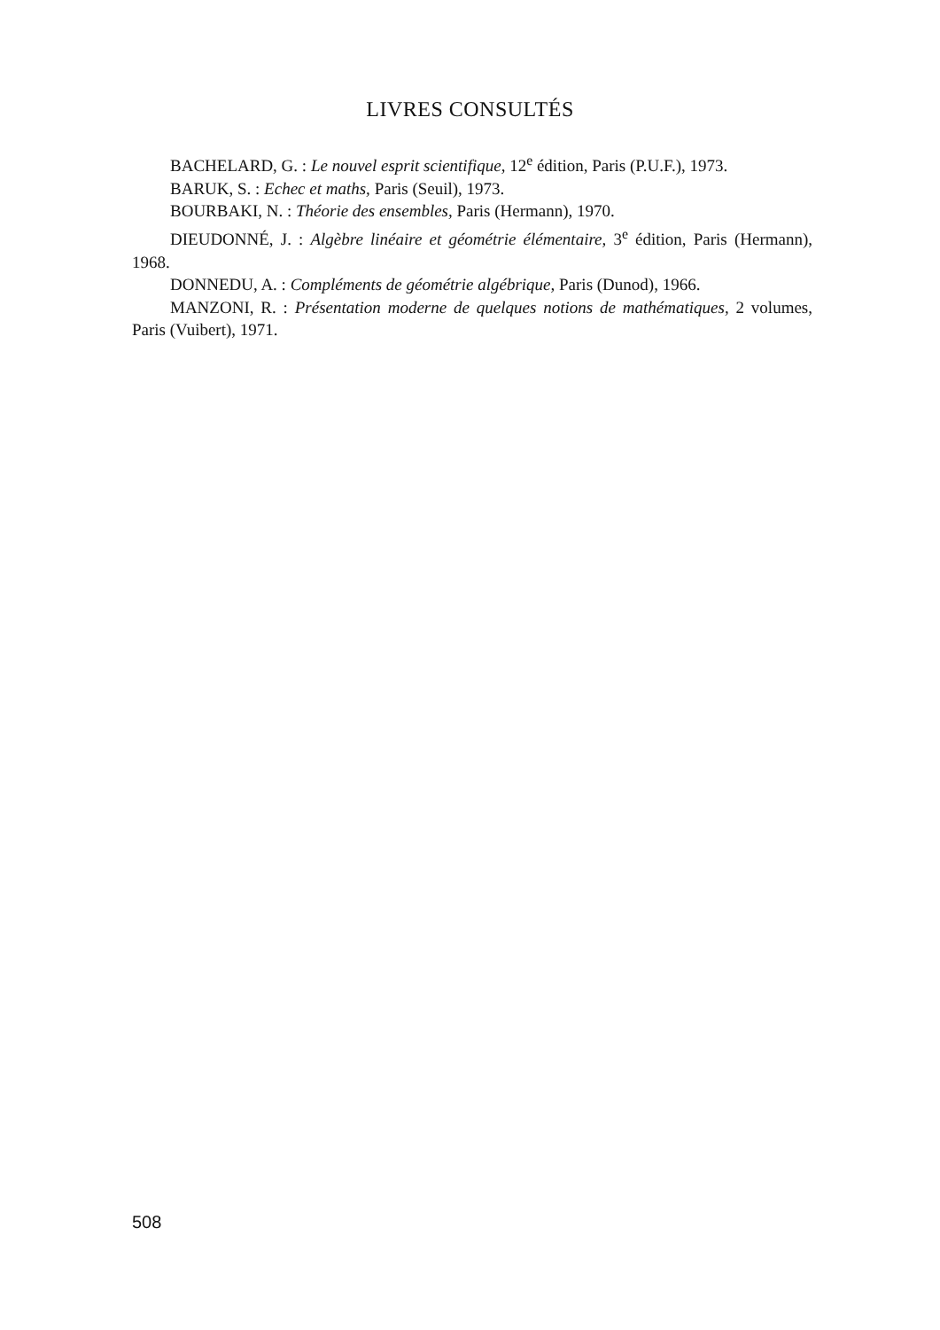LIVRES CONSULTÉS
BACHELARD, G. : Le nouvel esprit scientifique, 12<sup>e</sup> édition, Paris (P.U.F.), 1973.
BARUK, S. : Echec et maths, Paris (Seuil), 1973.
BOURBAKI, N. : Théorie des ensembles, Paris (Hermann), 1970.
DIEUDONNÉ, J. : Algèbre linéaire et géométrie élémentaire, 3<sup>e</sup> édition, Paris (Hermann), 1968.
DONNEDU, A. : Compléments de géométrie algébrique, Paris (Dunod), 1966.
MANZONI, R. : Présentation moderne de quelques notions de mathématiques, 2 volumes, Paris (Vuibert), 1971.
508